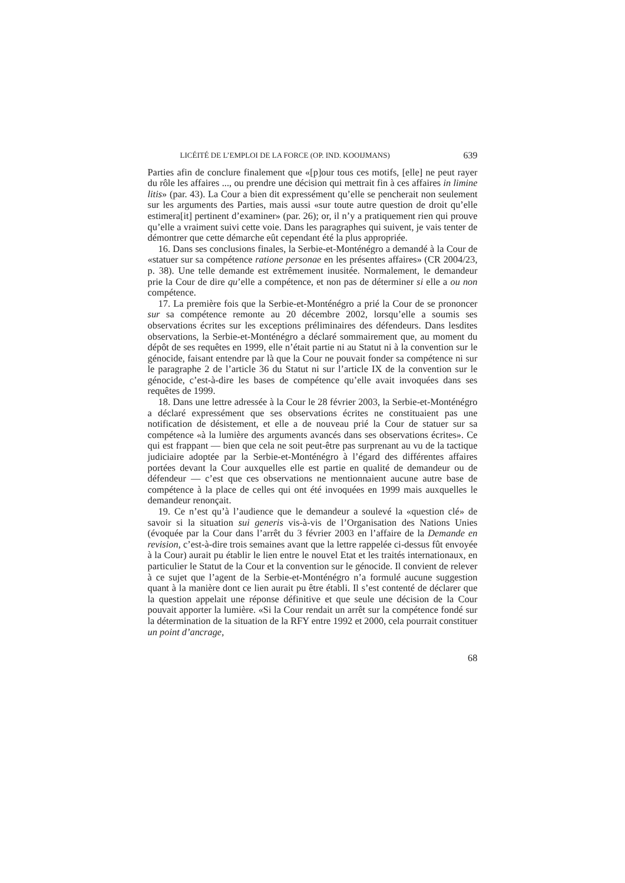LICÉITÉ DE L’EMPLOI DE LA FORCE (OP. IND. KOOIJMANS) 639
Parties afin de conclure finalement que «[p]our tous ces motifs, [elle] ne peut rayer du rôle les affaires ..., ou prendre une décision qui mettrait fin à ces affaires in limine litis» (par. 43). La Cour a bien dit expressément qu’elle se pencherait non seulement sur les arguments des Parties, mais aussi «sur toute autre question de droit qu’elle estimera[it] pertinent d’examiner» (par. 26); or, il n’y a pratiquement rien qui prouve qu’elle a vraiment suivi cette voie. Dans les paragraphes qui suivent, je vais tenter de démontrer que cette démarche eût cependant été la plus appropriée.
16. Dans ses conclusions finales, la Serbie-et-Monténégro a demandé à la Cour de «statuer sur sa compétence ratione personae en les présentes affaires» (CR 2004/23, p. 38). Une telle demande est extrêmement inusitée. Normalement, le demandeur prie la Cour de dire qu’elle a compétence, et non pas de déterminer si elle a ou non compétence.
17. La première fois que la Serbie-et-Monténégro a prié la Cour de se prononcer sur sa compétence remonte au 20 décembre 2002, lorsqu’elle a soumis ses observations écrites sur les exceptions préliminaires des défendeurs. Dans lesdites observations, la Serbie-et-Monténégro a déclaré sommairement que, au moment du dépôt de ses requêtes en 1999, elle n’était partie ni au Statut ni à la convention sur le génocide, faisant entendre par là que la Cour ne pouvait fonder sa compétence ni sur le paragraphe 2 de l’article 36 du Statut ni sur l’article IX de la convention sur le génocide, c’est-à-dire les bases de compétence qu’elle avait invoquées dans ses requêtes de 1999.
18. Dans une lettre adressée à la Cour le 28 février 2003, la Serbie-et-Monténégro a déclaré expressément que ses observations écrites ne constituaient pas une notification de désistement, et elle a de nouveau prié la Cour de statuer sur sa compétence «à la lumière des arguments avancés dans ses observations écrites». Ce qui est frappant — bien que cela ne soit peut-être pas surprenant au vu de la tactique judiciaire adoptée par la Serbie-et-Monténégro à l’égard des différentes affaires portées devant la Cour auxquelles elle est partie en qualité de demandeur ou de défendeur — c’est que ces observations ne mentionnaient aucune autre base de compétence à la place de celles qui ont été invoquées en 1999 mais auxquelles le demandeur renonçait.
19. Ce n’est qu’à l’audience que le demandeur a soulevé la «question clé» de savoir si la situation sui generis vis-à-vis de l’Organisation des Nations Unies (évoquée par la Cour dans l’arrêt du 3 février 2003 en l’affaire de la Demande en revision, c’est-à-dire trois semaines avant que la lettre rappelée ci-dessus fût envoyée à la Cour) aurait pu établir le lien entre le nouvel Etat et les traités internationaux, en particulier le Statut de la Cour et la convention sur le génocide. Il convient de relever à ce sujet que l’agent de la Serbie-et-Monténégro n’a formulé aucune suggestion quant à la manière dont ce lien aurait pu être établi. Il s’est contenté de déclarer que la question appelait une réponse définitive et que seule une décision de la Cour pouvait apporter la lumière. «Si la Cour rendait un arrêt sur la compétence fondé sur la détermination de la situation de la RFY entre 1992 et 2000, cela pourrait constituer un point d’ancrage,
68